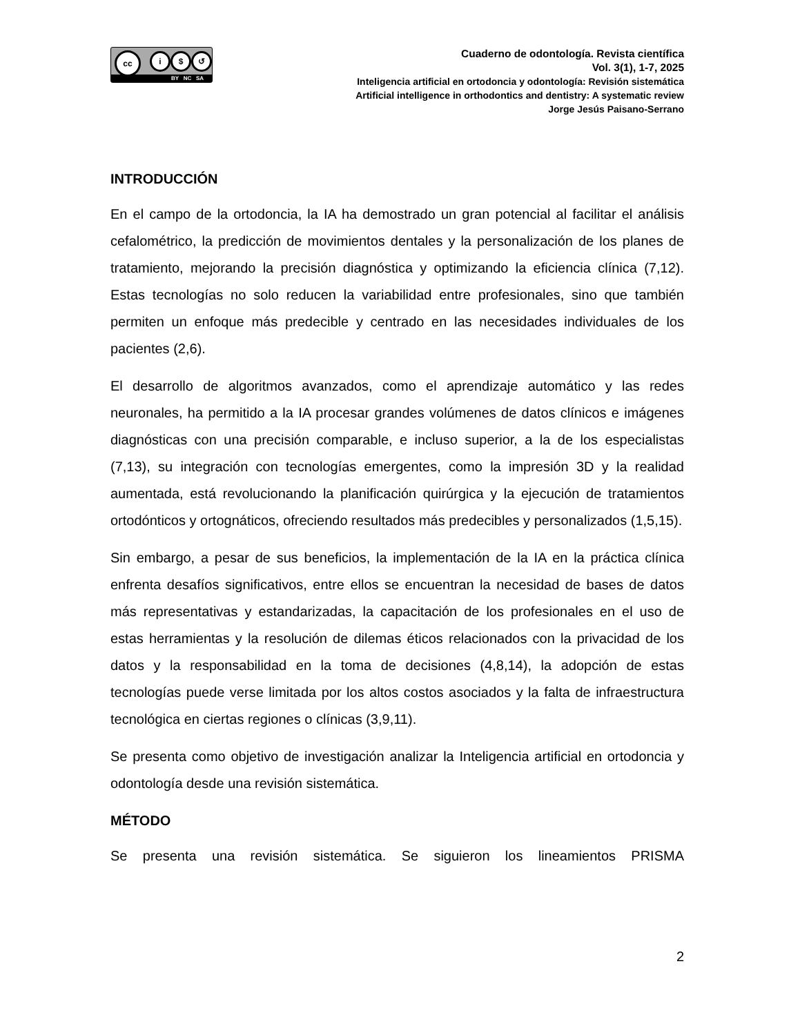cc i $ ↺
BY NC SA
Cuaderno de odontología. Revista científica
Vol. 3(1), 1-7, 2025
Inteligencia artificial en ortodoncia y odontología: Revisión sistemática
Artificial intelligence in orthodontics and dentistry: A systematic review
Jorge Jesús Paisano-Serrano
INTRODUCCIÓN
En el campo de la ortodoncia, la IA ha demostrado un gran potencial al facilitar el análisis cefalométrico, la predicción de movimientos dentales y la personalización de los planes de tratamiento, mejorando la precisión diagnóstica y optimizando la eficiencia clínica (7,12). Estas tecnologías no solo reducen la variabilidad entre profesionales, sino que también permiten un enfoque más predecible y centrado en las necesidades individuales de los pacientes (2,6).
El desarrollo de algoritmos avanzados, como el aprendizaje automático y las redes neuronales, ha permitido a la IA procesar grandes volúmenes de datos clínicos e imágenes diagnósticas con una precisión comparable, e incluso superior, a la de los especialistas (7,13), su integración con tecnologías emergentes, como la impresión 3D y la realidad aumentada, está revolucionando la planificación quirúrgica y la ejecución de tratamientos ortodónticos y ortognáticos, ofreciendo resultados más predecibles y personalizados (1,5,15).
Sin embargo, a pesar de sus beneficios, la implementación de la IA en la práctica clínica enfrenta desafíos significativos, entre ellos se encuentran la necesidad de bases de datos más representativas y estandarizadas, la capacitación de los profesionales en el uso de estas herramientas y la resolución de dilemas éticos relacionados con la privacidad de los datos y la responsabilidad en la toma de decisiones (4,8,14), la adopción de estas tecnologías puede verse limitada por los altos costos asociados y la falta de infraestructura tecnológica en ciertas regiones o clínicas (3,9,11).
Se presenta como objetivo de investigación analizar la Inteligencia artificial en ortodoncia y odontología desde una revisión sistemática.
MÉTODO
Se presenta una revisión sistemática. Se siguieron los lineamientos PRISMA
2